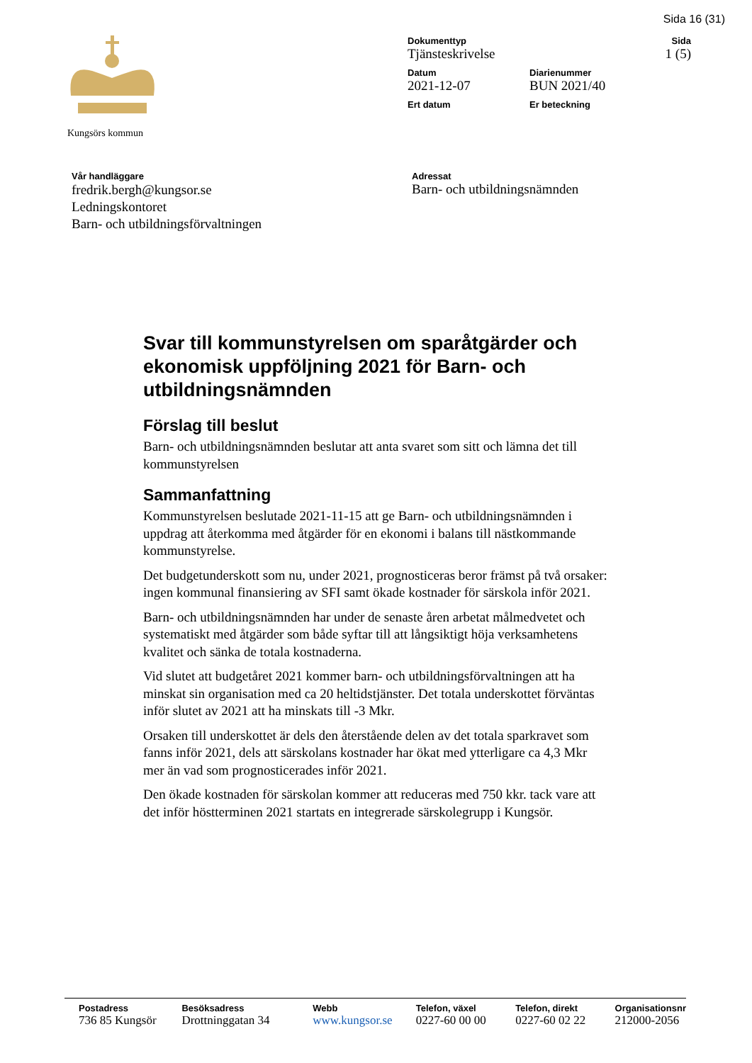Sida 16 (31)
Kungsörs kommun
Dokumenttyp
Tjänsteskrivelse
Sida
1 (5)
Datum
2021-12-07
Diarienummer
BUN 2021/40
Ert datum Er beteckning
Vår handläggare
fredrik.bergh@kungsor.se
Ledningskontoret
Barn- och utbildningsförvaltningen
Adressat
Barn- och utbildningsnämnden
Svar till kommunstyrelsen om sparåtgärder och ekonomisk uppföljning 2021 för Barn- och utbildningsnämnden
Förslag till beslut
Barn- och utbildningsnämnden beslutar att anta svaret som sitt och lämna det till kommunstyrelsen
Sammanfattning
Kommunstyrelsen beslutade 2021-11-15 att ge Barn- och utbildningsnämnden i uppdrag att återkomma med åtgärder för en ekonomi i balans till nästkommande kommunstyrelse.
Det budgetunderskott som nu, under 2021, prognosticeras beror främst på två orsaker: ingen kommunal finansiering av SFI samt ökade kostnader för särskola inför 2021.
Barn- och utbildningsnämnden har under de senaste åren arbetat målmedvetet och systematiskt med åtgärder som både syftar till att långsiktigt höja verksamhetens kvalitet och sänka de totala kostnaderna.
Vid slutet att budgetåret 2021 kommer barn- och utbildningsförvaltningen att ha minskat sin organisation med ca 20 heltidstjänster. Det totala underskottet förväntas inför slutet av 2021 att ha minskats till -3 Mkr.
Orsaken till underskottet är dels den återstående delen av det totala sparkravet som fanns inför 2021, dels att särskolans kostnader har ökat med ytterligare ca 4,3 Mkr mer än vad som prognosticerades inför 2021.
Den ökade kostnaden för särskolan kommer att reduceras med 750 kkr. tack vare att det inför höstterminen 2021 startats en integrerade särskolegrupp i Kungsör.
Postadress
736 85 Kungsör
Besöksadress
Drottninggatan 34
Webb
www.kungsor.se
Telefon, växel
0227-60 00 00
Telefon, direkt
0227-60 02 22
Organisationsnr
212000-2056